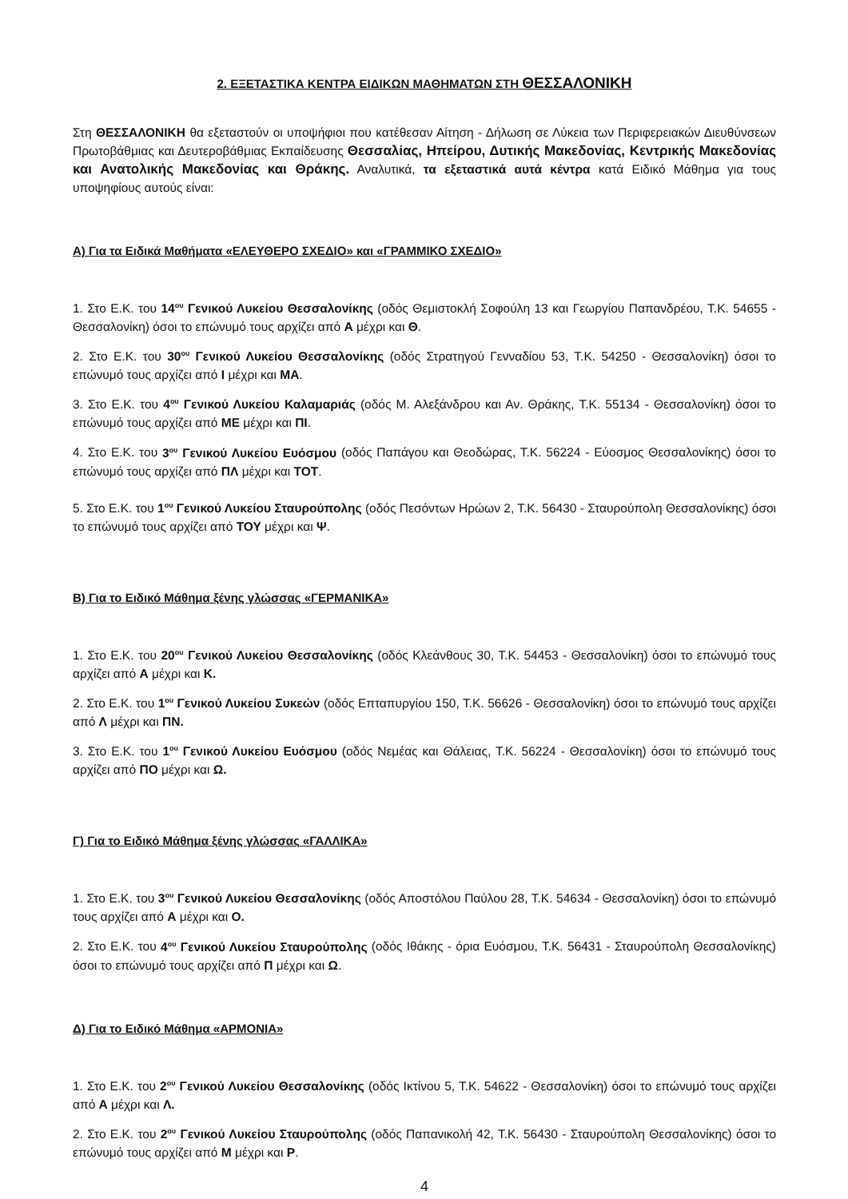2. ΕΞΕΤΑΣΤΙΚΑ ΚΕΝΤΡΑ ΕΙΔΙΚΩΝ ΜΑΘΗΜΑΤΩΝ ΣΤΗ ΘΕΣΣΑΛΟΝΙΚΗ
Στη ΘΕΣΣΑΛΟΝΙΚΗ θα εξεταστούν οι υποψήφιοι που κατέθεσαν Αίτηση - Δήλωση σε Λύκεια των Περιφερειακών Διευθύνσεων Πρωτοβάθμιας και Δευτεροβάθμιας Εκπαίδευσης Θεσσαλίας, Ηπείρου, Δυτικής Μακεδονίας, Κεντρικής Μακεδονίας και Ανατολικής Μακεδονίας και Θράκης. Αναλυτικά, τα εξεταστικά αυτά κέντρα κατά Ειδικό Μάθημα για τους υποψηφίους αυτούς είναι:
Α) Για τα Ειδικά Μαθήματα «ΕΛΕΥΘΕΡΟ ΣΧΕΔΙΟ» και «ΓΡΑΜΜΙΚΟ ΣΧΕΔΙΟ»
1. Στο Ε.Κ. του 14<sup>ου</sup> Γενικού Λυκείου Θεσσαλονίκης (οδός Θεμιστοκλή Σοφούλη 13 και Γεωργίου Παπανδρέου, Τ.Κ. 54655 - Θεσσαλονίκη) όσοι το επώνυμό τους αρχίζει από Α μέχρι και Θ.
2. Στο Ε.Κ. του 30<sup>ου</sup> Γενικού Λυκείου Θεσσαλονίκης (οδός Στρατηγού Γενναδίου 53, Τ.Κ. 54250 - Θεσσαλονίκη) όσοι το επώνυμό τους αρχίζει από Ι μέχρι και ΜΑ.
3. Στο Ε.Κ. του 4<sup>ου</sup> Γενικού Λυκείου Καλαμαριάς (οδός Μ. Αλεξάνδρου και Αν. Θράκης, Τ.Κ. 55134 - Θεσσαλονίκη) όσοι το επώνυμό τους αρχίζει από ΜΕ μέχρι και ΠΙ.
4. Στο Ε.Κ. του 3<sup>ου</sup> Γενικού Λυκείου Ευόσμου (οδός Παπάγου και Θεοδώρας, Τ.Κ. 56224 - Εύοσμος Θεσσαλονίκης) όσοι το επώνυμό τους αρχίζει από ΠΛ μέχρι και ΤΟΤ.
5. Στο Ε.Κ. του 1<sup>ου</sup> Γενικού Λυκείου Σταυρούπολης (οδός Πεσόντων Ηρώων 2, Τ.Κ. 56430 - Σταυρούπολη Θεσσαλονίκης) όσοι το επώνυμό τους αρχίζει από ΤΟΥ μέχρι και Ψ.
Β) Για το Ειδικό Μάθημα ξένης γλώσσας «ΓΕΡΜΑΝΙΚΑ»
1. Στο Ε.Κ. του 20<sup>ου</sup> Γενικού Λυκείου Θεσσαλονίκης (οδός Κλεάνθους 30, Τ.Κ. 54453 - Θεσσαλονίκη) όσοι το επώνυμό τους αρχίζει από Α μέχρι και Κ.
2. Στο Ε.Κ. του 1<sup>ου</sup> Γενικού Λυκείου Συκεών (οδός Επταπυργίου 150, Τ.Κ. 56626 - Θεσσαλονίκη) όσοι το επώνυμό τους αρχίζει από Λ μέχρι και ΠΝ.
3. Στο Ε.Κ. του 1<sup>ου</sup> Γενικού Λυκείου Ευόσμου (οδός Νεμέας και Θάλειας, Τ.Κ. 56224 - Θεσσαλονίκη) όσοι το επώνυμό τους αρχίζει από ΠΟ μέχρι και Ω.
Γ) Για το Ειδικό Μάθημα ξένης γλώσσας «ΓΑΛΛΙΚΑ»
1. Στο Ε.Κ. του 3<sup>ου</sup> Γενικού Λυκείου Θεσσαλονίκης (οδός Αποστόλου Παύλου 28, Τ.Κ. 54634 - Θεσσαλονίκη) όσοι το επώνυμό τους αρχίζει από Α μέχρι και Ο.
2. Στο Ε.Κ. του 4<sup>ου</sup> Γενικού Λυκείου Σταυρούπολης (οδός Ιθάκης - όρια Ευόσμου, Τ.Κ. 56431 - Σταυρούπολη Θεσσαλονίκης) όσοι το επώνυμό τους αρχίζει από Π μέχρι και Ω.
Δ) Για το Ειδικό Μάθημα «ΑΡΜΟΝΙΑ»
1. Στο Ε.Κ. του 2<sup>ου</sup> Γενικού Λυκείου Θεσσαλονίκης (οδός Ικτίνου 5, Τ.Κ. 54622 - Θεσσαλονίκη) όσοι το επώνυμό τους αρχίζει από Α μέχρι και Λ.
2. Στο Ε.Κ. του 2<sup>ου</sup> Γενικού Λυκείου Σταυρούπολης (οδός Παπανικολή 42, Τ.Κ. 56430 - Σταυρούπολη Θεσσαλονίκης) όσοι το επώνυμό τους αρχίζει από Μ μέχρι και Ρ.
4